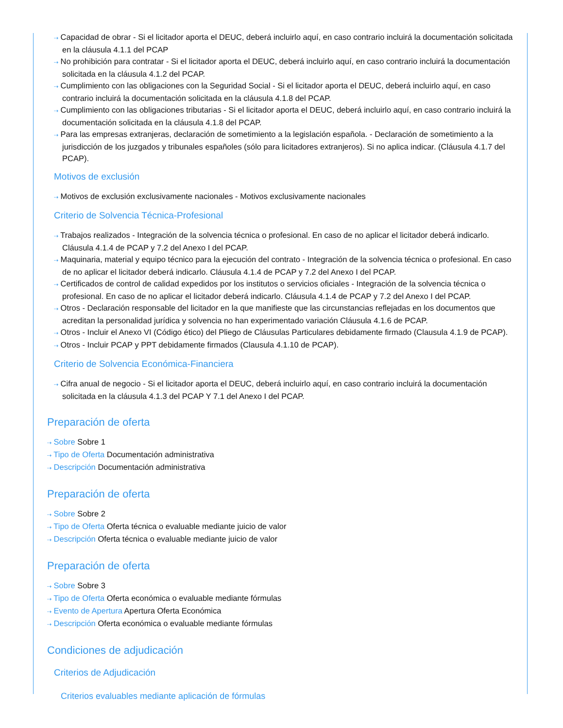⇢ Capacidad de obrar - Si el licitador aporta el DEUC, deberá incluirlo aquí, en caso contrario incluirá la documentación solicitada en la cláusula 4.1.1 del PCAP
⇢ No prohibición para contratar - Si el licitador aporta el DEUC, deberá incluirlo aquí, en caso contrario incluirá la documentación solicitada en la cláusula 4.1.2 del PCAP.
⇢ Cumplimiento con las obligaciones con la Seguridad Social - Si el licitador aporta el DEUC, deberá incluirlo aquí, en caso contrario incluirá la documentación solicitada en la cláusula 4.1.8 del PCAP.
⇢ Cumplimiento con las obligaciones tributarias - Si el licitador aporta el DEUC, deberá incluirlo aquí, en caso contrario incluirá la documentación solicitada en la cláusula 4.1.8 del PCAP.
⇢ Para las empresas extranjeras, declaración de sometimiento a la legislación española. - Declaración de sometimiento a la jurisdicción de los juzgados y tribunales españoles (sólo para licitadores extranjeros). Si no aplica indicar. (Cláusula 4.1.7 del PCAP).
Motivos de exclusión
⇢ Motivos de exclusión exclusivamente nacionales - Motivos exclusivamente nacionales
Criterio de Solvencia Técnica-Profesional
⇢ Trabajos realizados - Integración de la solvencia técnica o profesional. En caso de no aplicar el licitador deberá indicarlo. Cláusula 4.1.4 de PCAP y 7.2 del Anexo I del PCAP.
⇢ Maquinaria, material y equipo técnico para la ejecución del contrato - Integración de la solvencia técnica o profesional. En caso de no aplicar el licitador deberá indicarlo. Cláusula 4.1.4 de PCAP y 7.2 del Anexo I del PCAP.
⇢ Certificados de control de calidad expedidos por los institutos o servicios oficiales - Integración de la solvencia técnica o profesional. En caso de no aplicar el licitador deberá indicarlo. Cláusula 4.1.4 de PCAP y 7.2 del Anexo I del PCAP.
⇢ Otros - Declaración responsable del licitador en la que manifieste que las circunstancias reflejadas en los documentos que acreditan la personalidad jurídica y solvencia no han experimentado variación Cláusula 4.1.6 de PCAP.
⇢ Otros - Incluir el Anexo VI (Código ético) del Pliego de Cláusulas Particulares debidamente firmado (Clausula 4.1.9 de PCAP).
⇢ Otros - Incluir PCAP y PPT debidamente firmados (Clausula 4.1.10 de PCAP).
Criterio de Solvencia Económica-Financiera
⇢ Cifra anual de negocio - Si el licitador aporta el DEUC, deberá incluirlo aquí, en caso contrario incluirá la documentación solicitada en la cláusula 4.1.3 del PCAP Y 7.1 del Anexo I del PCAP.
Preparación de oferta
⇢ Sobre Sobre 1
⇢ Tipo de Oferta Documentación administrativa
⇢ Descripción Documentación administrativa
Preparación de oferta
⇢ Sobre Sobre 2
⇢ Tipo de Oferta Oferta técnica o evaluable mediante juicio de valor
⇢ Descripción Oferta técnica o evaluable mediante juicio de valor
Preparación de oferta
⇢ Sobre Sobre 3
⇢ Tipo de Oferta Oferta económica o evaluable mediante fórmulas
⇢ Evento de Apertura Apertura Oferta Económica
⇢ Descripción Oferta económica o evaluable mediante fórmulas
Condiciones de adjudicación
Criterios de Adjudicación
Criterios evaluables mediante aplicación de fórmulas